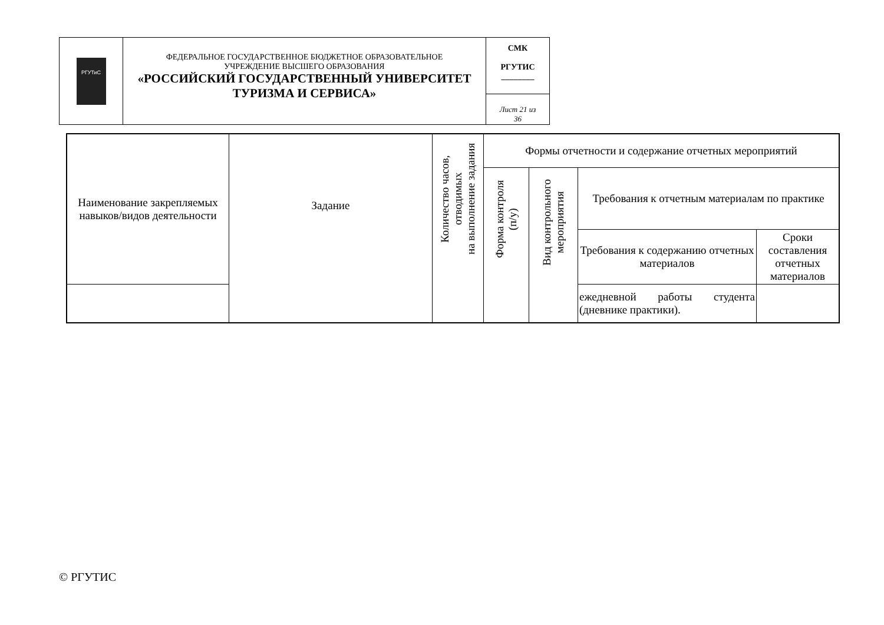| РГУТиС | ФЕДЕРАЛЬНОЕ ГОСУДАРСТВЕННОЕ БЮДЖЕТНОЕ ОБРАЗОВАТЕЛЬНОЕ УЧРЕЖДЕНИЕ ВЫСШЕГО ОБРАЗОВАНИЯ «РОССИЙСКИЙ ГОСУДАРСТВЕННЫЙ УНИВЕРСИТЕТ ТУРИЗМА И СЕРВИСА» | СМК РГУТИС ________ |
| | | Лист 21 из 36 |
| Наименование закрепляемых навыков/видов деятельности | Задание | Количество часов, отводимых на выполнение задания | Формы отчетности и содержание отчетных мероприятий | | | |
| --- | --- | --- | --- | --- | --- | --- |
| | | | Форма контроля (п/у) | Вид контрольного мероприятия | Требования к отчетным материалам по практике | |
| | | | | | Требования к содержанию отчетных материалов | Сроки составления отчетных материалов |
| | | | | | ежедневной работы студента (дневнике практики). | |
© РГУТИС